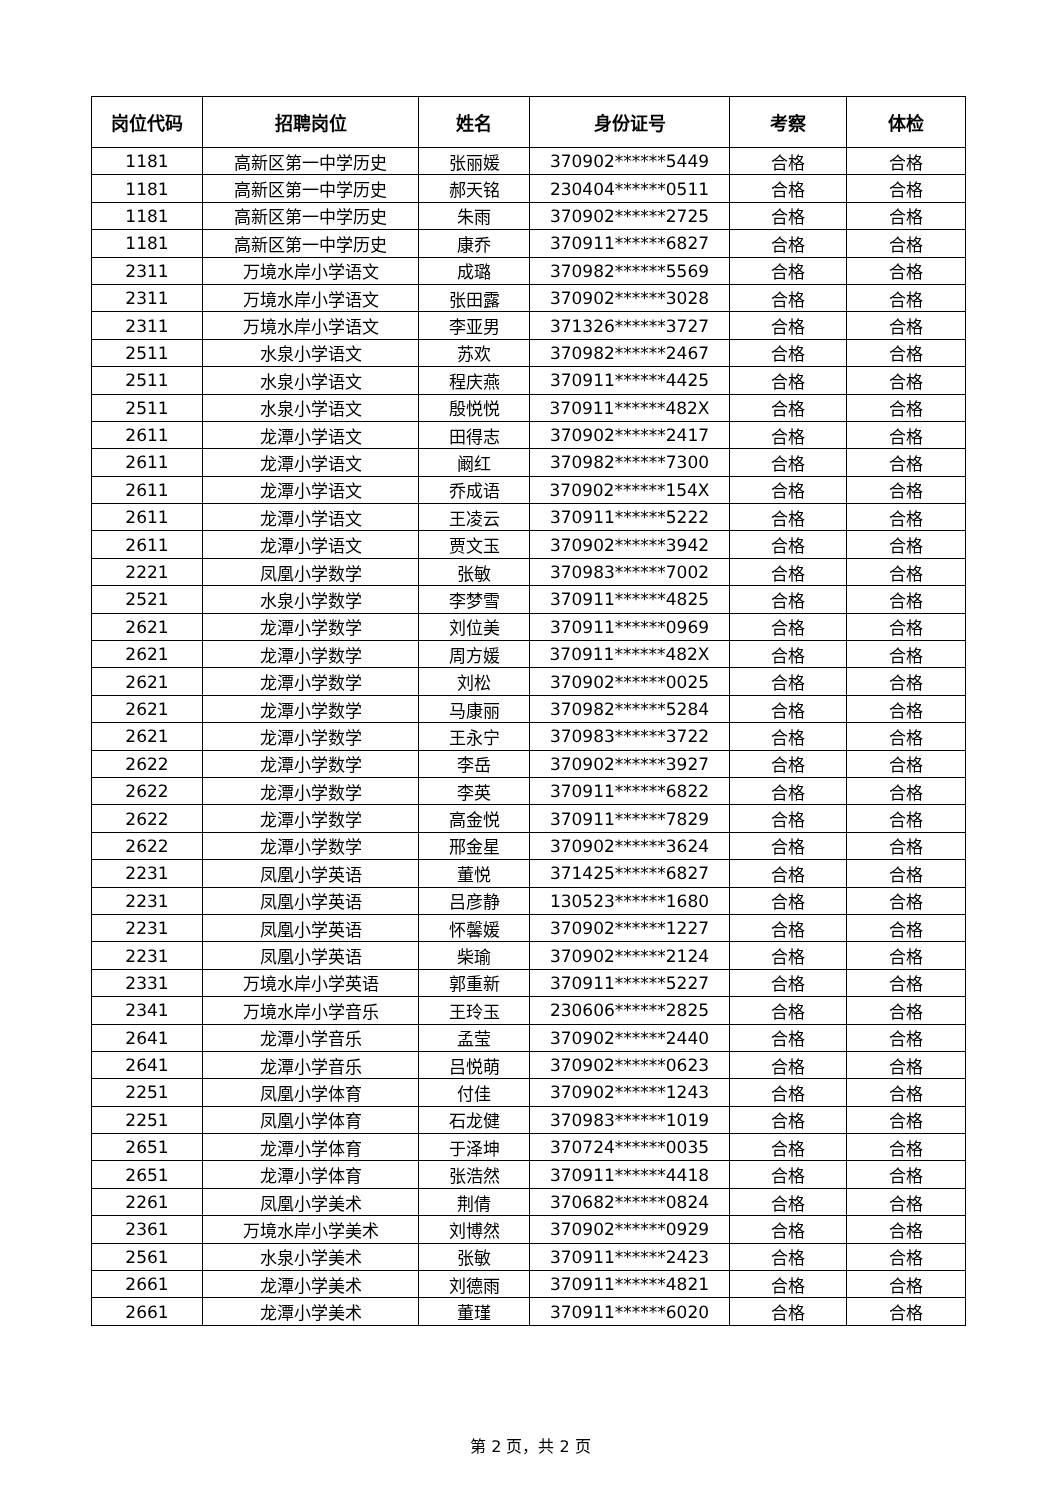| 岗位代码 | 招聘岗位 | 姓名 | 身份证号 | 考察 | 体检 |
| --- | --- | --- | --- | --- | --- |
| 1181 | 高新区第一中学历史 | 张丽媛 | 370902******5449 | 合格 | 合格 |
| 1181 | 高新区第一中学历史 | 郝天铭 | 230404******0511 | 合格 | 合格 |
| 1181 | 高新区第一中学历史 | 朱雨 | 370902******2725 | 合格 | 合格 |
| 1181 | 高新区第一中学历史 | 康乔 | 370911******6827 | 合格 | 合格 |
| 2311 | 万境水岸小学语文 | 成璐 | 370982******5569 | 合格 | 合格 |
| 2311 | 万境水岸小学语文 | 张田露 | 370902******3028 | 合格 | 合格 |
| 2311 | 万境水岸小学语文 | 李亚男 | 371326******3727 | 合格 | 合格 |
| 2511 | 水泉小学语文 | 苏欢 | 370982******2467 | 合格 | 合格 |
| 2511 | 水泉小学语文 | 程庆燕 | 370911******4425 | 合格 | 合格 |
| 2511 | 水泉小学语文 | 殷悦悦 | 370911******482X | 合格 | 合格 |
| 2611 | 龙潭小学语文 | 田得志 | 370902******2417 | 合格 | 合格 |
| 2611 | 龙潭小学语文 | 阚红 | 370982******7300 | 合格 | 合格 |
| 2611 | 龙潭小学语文 | 乔成语 | 370902******154X | 合格 | 合格 |
| 2611 | 龙潭小学语文 | 王凌云 | 370911******5222 | 合格 | 合格 |
| 2611 | 龙潭小学语文 | 贾文玉 | 370902******3942 | 合格 | 合格 |
| 2221 | 凤凰小学数学 | 张敏 | 370983******7002 | 合格 | 合格 |
| 2521 | 水泉小学数学 | 李梦雪 | 370911******4825 | 合格 | 合格 |
| 2621 | 龙潭小学数学 | 刘位美 | 370911******0969 | 合格 | 合格 |
| 2621 | 龙潭小学数学 | 周方媛 | 370911******482X | 合格 | 合格 |
| 2621 | 龙潭小学数学 | 刘松 | 370902******0025 | 合格 | 合格 |
| 2621 | 龙潭小学数学 | 马康丽 | 370982******5284 | 合格 | 合格 |
| 2621 | 龙潭小学数学 | 王永宁 | 370983******3722 | 合格 | 合格 |
| 2622 | 龙潭小学数学 | 李岳 | 370902******3927 | 合格 | 合格 |
| 2622 | 龙潭小学数学 | 李英 | 370911******6822 | 合格 | 合格 |
| 2622 | 龙潭小学数学 | 高金悦 | 370911******7829 | 合格 | 合格 |
| 2622 | 龙潭小学数学 | 邢金星 | 370902******3624 | 合格 | 合格 |
| 2231 | 凤凰小学英语 | 董悦 | 371425******6827 | 合格 | 合格 |
| 2231 | 凤凰小学英语 | 吕彦静 | 130523******1680 | 合格 | 合格 |
| 2231 | 凤凰小学英语 | 怀馨媛 | 370902******1227 | 合格 | 合格 |
| 2231 | 凤凰小学英语 | 柴瑜 | 370902******2124 | 合格 | 合格 |
| 2331 | 万境水岸小学英语 | 郭重新 | 370911******5227 | 合格 | 合格 |
| 2341 | 万境水岸小学音乐 | 王玲玉 | 230606******2825 | 合格 | 合格 |
| 2641 | 龙潭小学音乐 | 孟莹 | 370902******2440 | 合格 | 合格 |
| 2641 | 龙潭小学音乐 | 吕悦萌 | 370902******0623 | 合格 | 合格 |
| 2251 | 凤凰小学体育 | 付佳 | 370902******1243 | 合格 | 合格 |
| 2251 | 凤凰小学体育 | 石龙健 | 370983******1019 | 合格 | 合格 |
| 2651 | 龙潭小学体育 | 于泽坤 | 370724******0035 | 合格 | 合格 |
| 2651 | 龙潭小学体育 | 张浩然 | 370911******4418 | 合格 | 合格 |
| 2261 | 凤凰小学美术 | 荆倩 | 370682******0824 | 合格 | 合格 |
| 2361 | 万境水岸小学美术 | 刘博然 | 370902******0929 | 合格 | 合格 |
| 2561 | 水泉小学美术 | 张敏 | 370911******2423 | 合格 | 合格 |
| 2661 | 龙潭小学美术 | 刘德雨 | 370911******4821 | 合格 | 合格 |
| 2661 | 龙潭小学美术 | 董瑾 | 370911******6020 | 合格 | 合格 |
第 2 页，共 2 页